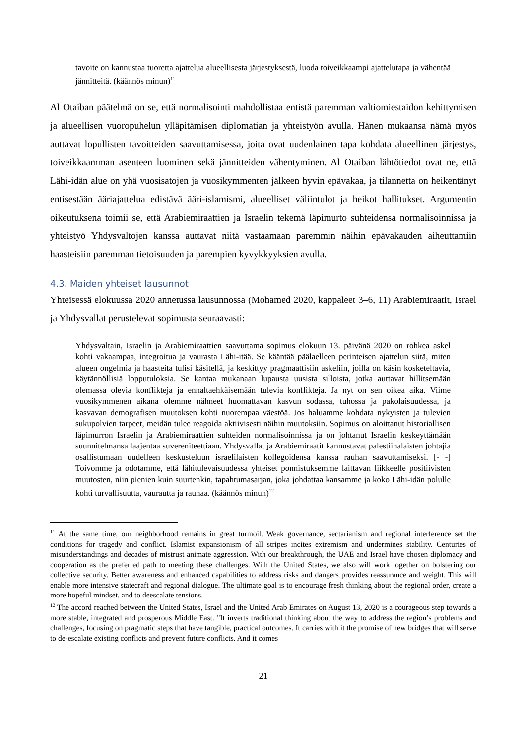tavoite on kannustaa tuoretta ajattelua alueellisesta järjestyksestä, luoda toiveikkaampi ajattelutapa ja vähentää jännitteitä. (käännös minun)<sup>11</sup>
Al Otaiban päätelmä on se, että normalisointi mahdollistaa entistä paremman valtiomiestaidon kehittymisen ja alueellisen vuoropuhelun ylläpitämisen diplomatian ja yhteistyön avulla. Hänen mukaansa nämä myös auttavat lopullisten tavoitteiden saavuttamisessa, joita ovat uudenlainen tapa kohdata alueellinen järjestys, toiveikkaamman asenteen luominen sekä jännitteiden vähentyminen. Al Otaiban lähtötiedot ovat ne, että Lähi-idän alue on yhä vuosisatojen ja vuosikymmenten jälkeen hyvin epävakaa, ja tilannetta on heikentänyt entisestään ääriajattelua edistävä ääri-islamismi, alueelliset väliintulot ja heikot hallitukset. Argumentin oikeutuksena toimii se, että Arabiemiraattien ja Israelin tekemä läpimurto suhteidensa normalisoinnissa ja yhteistyö Yhdysvaltojen kanssa auttavat niitä vastaamaan paremmin näihin epävakauden aiheuttamiin haasteisiin paremman tietoisuuden ja parempien kyvykkyyksien avulla.
4.3. Maiden yhteiset lausunnot
Yhteisessä elokuussa 2020 annetussa lausunnossa (Mohamed 2020, kappaleet 3–6, 11) Arabiemiraatit, Israel ja Yhdysvallat perustelevat sopimusta seuraavasti:
Yhdysvaltain, Israelin ja Arabiemiraattien saavuttama sopimus elokuun 13. päivänä 2020 on rohkea askel kohti vakaampaa, integroitua ja vaurasta Lähi-itää. Se kääntää päälaelleen perinteisen ajattelun siitä, miten alueen ongelmia ja haasteita tulisi käsitellä, ja keskittyy pragmaattisiin askeliin, joilla on käsin kosketeltavia, käytännöllisiä lopputuloksia. Se kantaa mukanaan lupausta uusista silloista, jotka auttavat hillitsemään olemassa olevia konflikteja ja ennaltaehkäisemään tulevia konflikteja. Ja nyt on sen oikea aika. Viime vuosikymmenen aikana olemme nähneet huomattavan kasvun sodassa, tuhossa ja pakolaisuudessa, ja kasvavan demografisen muutoksen kohti nuorempaa väestöä. Jos haluamme kohdata nykyisten ja tulevien sukupolvien tarpeet, meidän tulee reagoida aktiivisesti näihin muutoksiin. Sopimus on aloittanut historiallisen läpimurron Israelin ja Arabiemiraattien suhteiden normalisoinnissa ja on johtanut Israelin keskeyttämään suunnitelmansa laajentaa suvereniteettiaan. Yhdysvallat ja Arabiemiraatit kannustavat palestiinalaisten johtajia osallistumaan uudelleen keskusteluun israelilaisten kollegoidensa kanssa rauhan saavuttamiseksi. [- -] Toivomme ja odotamme, että lähitulevaisuudessa yhteiset ponnistuksemme laittavan liikkeelle positiivisten muutosten, niin pienien kuin suurtenkin, tapahtumasarjan, joka johdattaa kansamme ja koko Lähi-idän polulle kohti turvallisuutta, vaurautta ja rauhaa. (käännös minun)<sup>12</sup>
<sup>11</sup> At the same time, our neighborhood remains in great turmoil. Weak governance, sectarianism and regional interference set the conditions for tragedy and conflict. Islamist expansionism of all stripes incites extremism and undermines stability. Centuries of misunderstandings and decades of mistrust animate aggression. With our breakthrough, the UAE and Israel have chosen diplomacy and cooperation as the preferred path to meeting these challenges. With the United States, we also will work together on bolstering our collective security. Better awareness and enhanced capabilities to address risks and dangers provides reassurance and weight. This will enable more intensive statecraft and regional dialogue. The ultimate goal is to encourage fresh thinking about the regional order, create a more hopeful mindset, and to deescalate tensions.
<sup>12</sup> The accord reached between the United States, Israel and the United Arab Emirates on August 13, 2020 is a courageous step towards a more stable, integrated and prosperous Middle East. "It inverts traditional thinking about the way to address the region’s problems and challenges, focusing on pragmatic steps that have tangible, practical outcomes. It carries with it the promise of new bridges that will serve to de-escalate existing conflicts and prevent future conflicts. And it comes
21